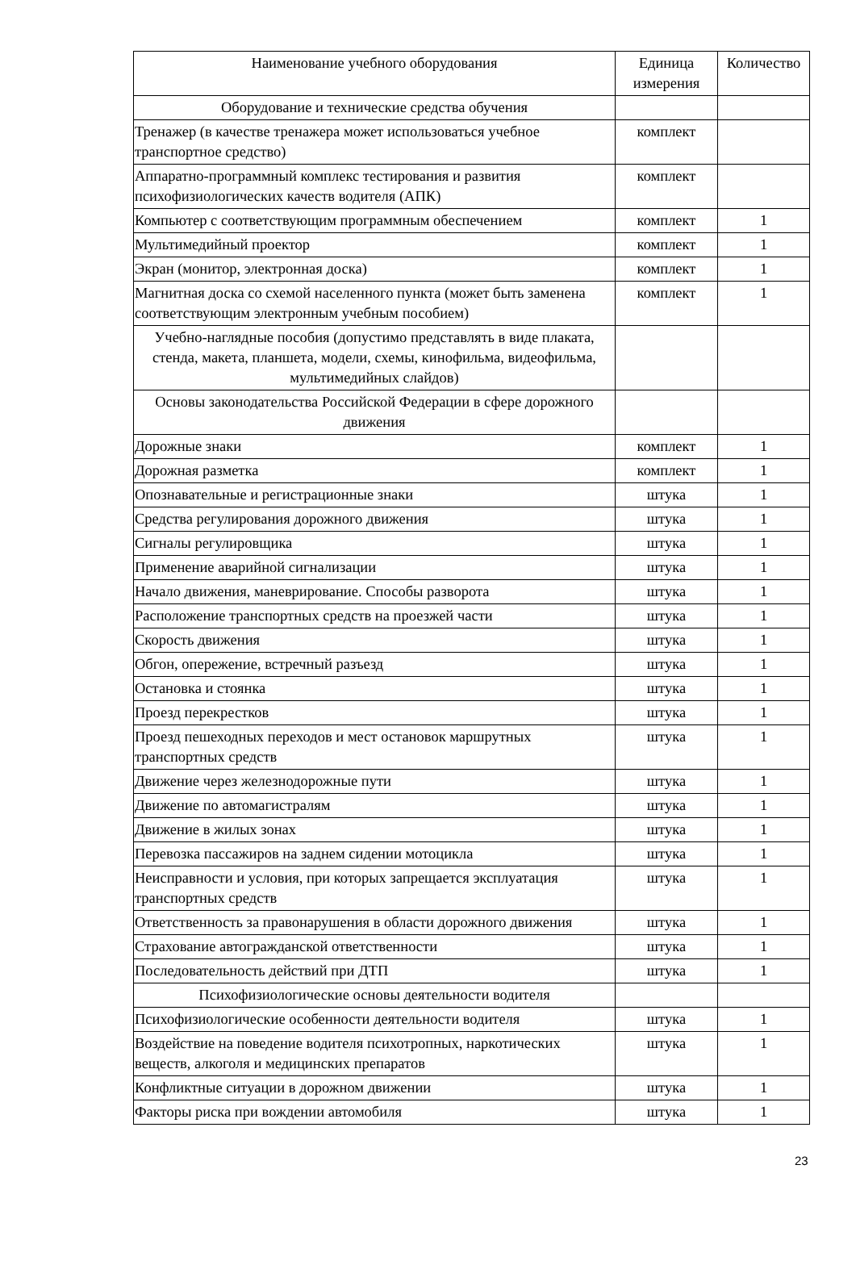| Наименование учебного оборудования | Единица измерения | Количество |
| --- | --- | --- |
| Оборудование и технические средства обучения | | |
| Тренажер (в качестве тренажера может использоваться учебное транспортное средство) | комплект | |
| Аппаратно-программный комплекс тестирования и развития психофизиологических качеств водителя (АПК) | комплект | |
| Компьютер с соответствующим программным обеспечением | комплект | 1 |
| Мультимедийный проектор | комплект | 1 |
| Экран (монитор, электронная доска) | комплект | 1 |
| Магнитная доска со схемой населенного пункта (может быть заменена соответствующим электронным учебным пособием) | комплект | 1 |
| Учебно-наглядные пособия (допустимо представлять в виде плаката, стенда, макета, планшета, модели, схемы, кинофильма, видеофильма, мультимедийных слайдов) | | |
| Основы законодательства Российской Федерации в сфере дорожного движения | | |
| Дорожные знаки | комплект | 1 |
| Дорожная разметка | комплект | 1 |
| Опознавательные и регистрационные знаки | штука | 1 |
| Средства регулирования дорожного движения | штука | 1 |
| Сигналы регулировщика | штука | 1 |
| Применение аварийной сигнализации | штука | 1 |
| Начало движения, маневрирование. Способы разворота | штука | 1 |
| Расположение транспортных средств на проезжей части | штука | 1 |
| Скорость движения | штука | 1 |
| Обгон, опережение, встречный разъезд | штука | 1 |
| Остановка и стоянка | штука | 1 |
| Проезд перекрестков | штука | 1 |
| Проезд пешеходных переходов и мест остановок маршрутных транспортных средств | штука | 1 |
| Движение через железнодорожные пути | штука | 1 |
| Движение по автомагистралям | штука | 1 |
| Движение в жилых зонах | штука | 1 |
| Перевозка пассажиров на заднем сидении мотоцикла | штука | 1 |
| Неисправности и условия, при которых запрещается эксплуатация транспортных средств | штука | 1 |
| Ответственность за правонарушения в области дорожного движения | штука | 1 |
| Страхование автогражданской ответственности | штука | 1 |
| Последовательность действий при ДТП | штука | 1 |
| Психофизиологические основы деятельности водителя | | |
| Психофизиологические особенности деятельности водителя | штука | 1 |
| Воздействие на поведение водителя психотропных, наркотических веществ, алкоголя и медицинских препаратов | штука | 1 |
| Конфликтные ситуации в дорожном движении | штука | 1 |
| Факторы риска при вождении автомобиля | штука | 1 |
23